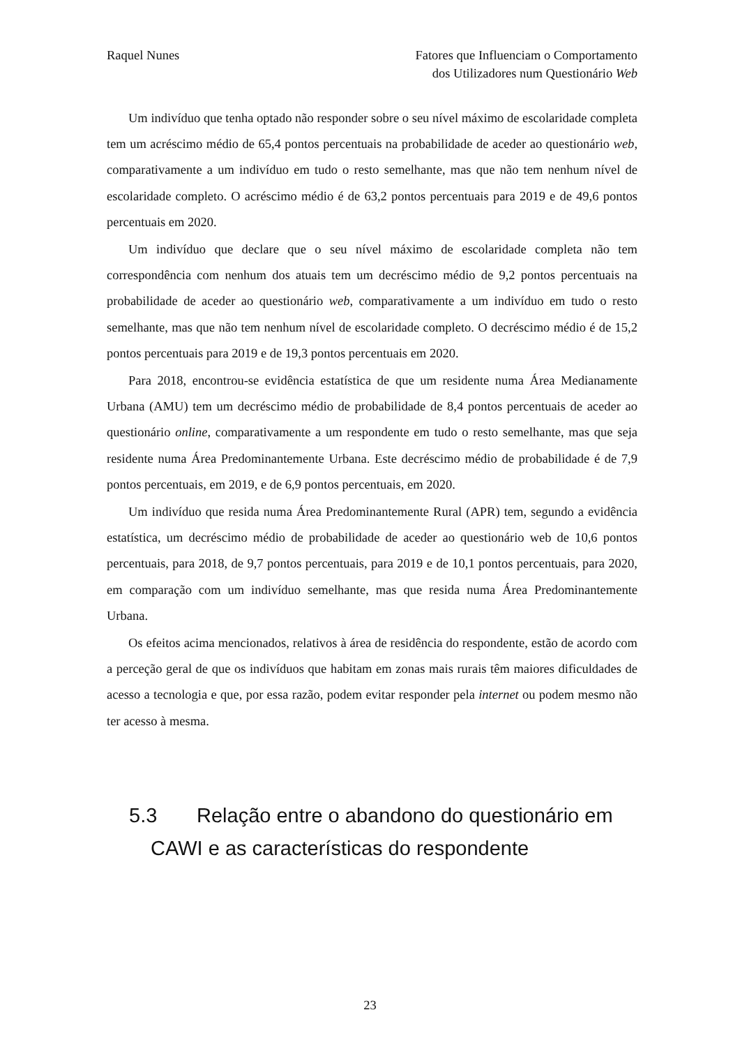Raquel Nunes Fatores que Influenciam o Comportamento
dos Utilizadores num Questionário Web
Um indivíduo que tenha optado não responder sobre o seu nível máximo de escolaridade completa tem um acréscimo médio de 65,4 pontos percentuais na probabilidade de aceder ao questionário web, comparativamente a um indivíduo em tudo o resto semelhante, mas que não tem nenhum nível de escolaridade completo. O acréscimo médio é de 63,2 pontos percentuais para 2019 e de 49,6 pontos percentuais em 2020.
Um indivíduo que declare que o seu nível máximo de escolaridade completa não tem correspondência com nenhum dos atuais tem um decréscimo médio de 9,2 pontos percentuais na probabilidade de aceder ao questionário web, comparativamente a um indivíduo em tudo o resto semelhante, mas que não tem nenhum nível de escolaridade completo. O decréscimo médio é de 15,2 pontos percentuais para 2019 e de 19,3 pontos percentuais em 2020.
Para 2018, encontrou-se evidência estatística de que um residente numa Área Medianamente Urbana (AMU) tem um decréscimo médio de probabilidade de 8,4 pontos percentuais de aceder ao questionário online, comparativamente a um respondente em tudo o resto semelhante, mas que seja residente numa Área Predominantemente Urbana. Este decréscimo médio de probabilidade é de 7,9 pontos percentuais, em 2019, e de 6,9 pontos percentuais, em 2020.
Um indivíduo que resida numa Área Predominantemente Rural (APR) tem, segundo a evidência estatística, um decréscimo médio de probabilidade de aceder ao questionário web de 10,6 pontos percentuais, para 2018, de 9,7 pontos percentuais, para 2019 e de 10,1 pontos percentuais, para 2020, em comparação com um indivíduo semelhante, mas que resida numa Área Predominantemente Urbana.
Os efeitos acima mencionados, relativos à área de residência do respondente, estão de acordo com a perceção geral de que os indivíduos que habitam em zonas mais rurais têm maiores dificuldades de acesso a tecnologia e que, por essa razão, podem evitar responder pela internet ou podem mesmo não ter acesso à mesma.
5.3 Relação entre o abandono do questionário em
CAWI e as características do respondente
23